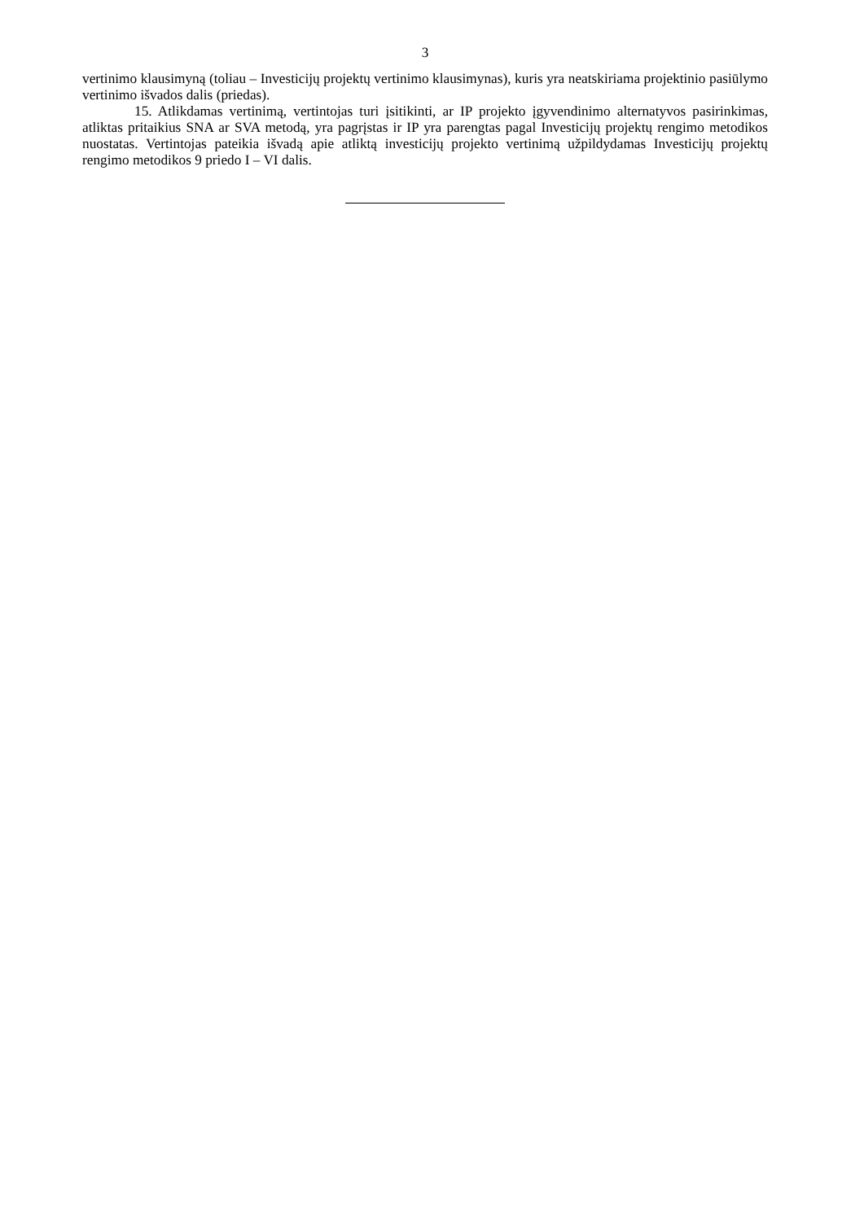3
vertinimo klausimyną (toliau – Investicijų projektų vertinimo klausimynas), kuris yra neatskiriama projektinio pasiūlymo vertinimo išvados dalis (priedas).
15. Atlikdamas vertinimą, vertintojas turi įsitikinti, ar IP projekto įgyvendinimo alternatyvos pasirinkimas, atliktas pritaikius SNA ar SVA metodą, yra pagrįstas ir IP yra parengtas pagal Investicijų projektų rengimo metodikos nuostatas. Vertintojas pateikia išvadą apie atliktą investicijų projekto vertinimą užpildydamas Investicijų projektų rengimo metodikos 9 priedo I – VI dalis.